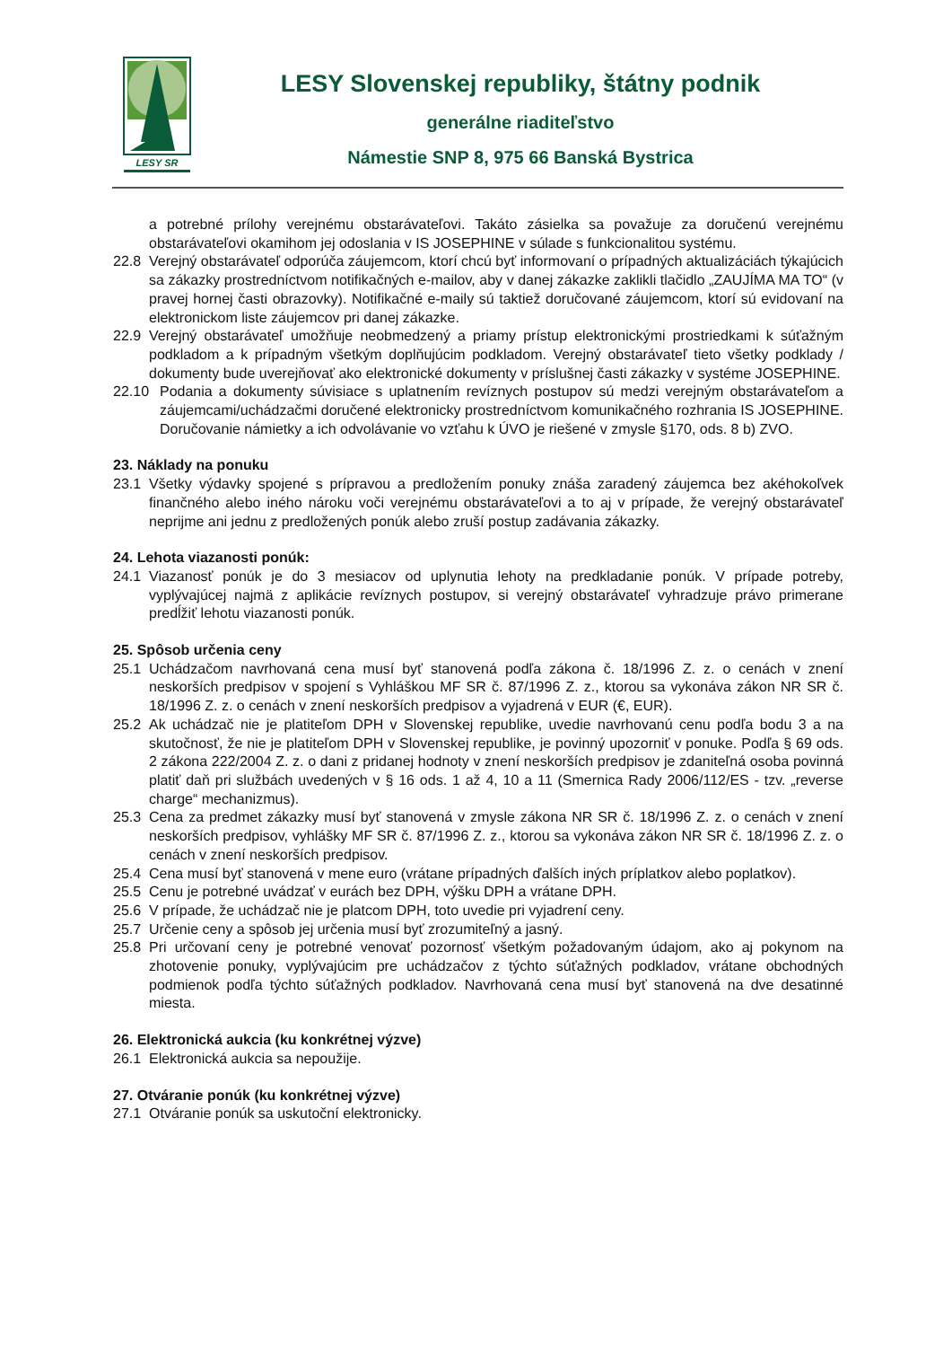LESY SR
LESY Slovenskej republiky, štátny podnik
generálne riaditeľstvo
Námestie SNP 8, 975 66 Banská Bystrica
a potrebné prílohy verejnému obstarávateľovi. Takáto zásielka sa považuje za doručenú verejnému obstarávateľovi okamihom jej odoslania v IS JOSEPHINE v súlade s funkcionalitou systému.
22.8 Verejný obstarávateľ odporúča záujemcom, ktorí chcú byť informovaní o prípadných aktualizáciách týkajúcich sa zákazky prostredníctvom notifikačných e-mailov, aby v danej zákazke zaklikli tlačidlo „ZAUJÍMA MA TO“ (v pravej hornej časti obrazovky). Notifikačné e-maily sú taktiež doručované záujemcom, ktorí sú evidovaní na elektronickom liste záujemcov pri danej zákazke.
22.9 Verejný obstarávateľ umožňuje neobmedzený a priamy prístup elektronickými prostriedkami k súťažným podkladom a k prípadným všetkým doplňujúcim podkladom. Verejný obstarávateľ tieto všetky podklady / dokumenty bude uverejňovať ako elektronické dokumenty v príslušnej časti zákazky v systéme JOSEPHINE.
22.10 Podania a dokumenty súvisiace s uplatnením revíznych postupov sú medzi verejným obstarávateľom a záujemcami/uchádzačmi doručené elektronicky prostredníctvom komunikačného rozhrania IS JOSEPHINE. Doručovanie námietky a ich odvolávanie vo vzťahu k ÚVO je riešené v zmysle §170, ods. 8 b) ZVO.
23. Náklady na ponuku
23.1 Všetky výdavky spojené s prípravou a predložením ponuky znáša zaradený záujemca bez akéhokoľvek finančného alebo iného nároku voči verejnému obstarávateľovi a to aj v prípade, že verejný obstarávateľ neprijme ani jednu z predložených ponúk alebo zruší postup zadávania zákazky.
24. Lehota viazanosti ponúk:
24.1 Viazanosť ponúk je do 3 mesiacov od uplynutia lehoty na predkladanie ponúk. V prípade potreby, vyplývajúcej najmä z aplikácie revíznych postupov, si verejný obstarávateľ vyhradzuje právo primerane predĺžiť lehotu viazanosti ponúk.
25. Spôsob určenia ceny
25.1 Uchádzačom navrhovaná cena musí byť stanovená podľa zákona č. 18/1996 Z. z. o cenách v znení neskorších predpisov v spojení s Vyhláškou MF SR č. 87/1996 Z. z., ktorou sa vykonáva zákon NR SR č. 18/1996 Z. z. o cenách v znení neskorších predpisov a vyjadrená v EUR (€, EUR).
25.2 Ak uchádzač nie je platiteľom DPH v Slovenskej republike, uvedie navrhovanú cenu podľa bodu 3 a na skutočnosť, že nie je platiteľom DPH v Slovenskej republike, je povinný upozorniť v ponuke. Podľa § 69 ods. 2 zákona 222/2004 Z. z. o dani z pridanej hodnoty v znení neskorších predpisov je zdaniteľná osoba povinná platiť daň pri službách uvedených v § 16 ods. 1 až 4, 10 a 11 (Smernica Rady 2006/112/ES - tzv. „reverse charge“ mechanizmus).
25.3 Cena za predmet zákazky musí byť stanovená v zmysle zákona NR SR č. 18/1996 Z. z. o cenách v znení neskorších predpisov, vyhlášky MF SR č. 87/1996 Z. z., ktorou sa vykonáva zákon NR SR č. 18/1996 Z. z. o cenách v znení neskorších predpisov.
25.4 Cena musí byť stanovená v mene euro (vrátane prípadných ďalších iných príplatkov alebo poplatkov).
25.5 Cenu je potrebné uvádzať v eurách bez DPH, výšku DPH a vrátane DPH.
25.6 V prípade, že uchádzač nie je platcom DPH, toto uvedie pri vyjadrení ceny.
25.7 Určenie ceny a spôsob jej určenia musí byť zrozumiteľný a jasný.
25.8 Pri určovaní ceny je potrebné venovať pozornosť všetkým požadovaným údajom, ako aj pokynom na zhotovenie ponuky, vyplývajúcim pre uchádzačov z týchto súťažných podkladov, vrátane obchodných podmienok podľa týchto súťažných podkladov. Navrhovaná cena musí byť stanovená na dve desatinné miesta.
26. Elektronická aukcia (ku konkrétnej výzve)
26.1 Elektronická aukcia sa nepoužije.
27. Otváranie ponúk (ku konkrétnej výzve)
27.1 Otváranie ponúk sa uskutoční elektronicky.